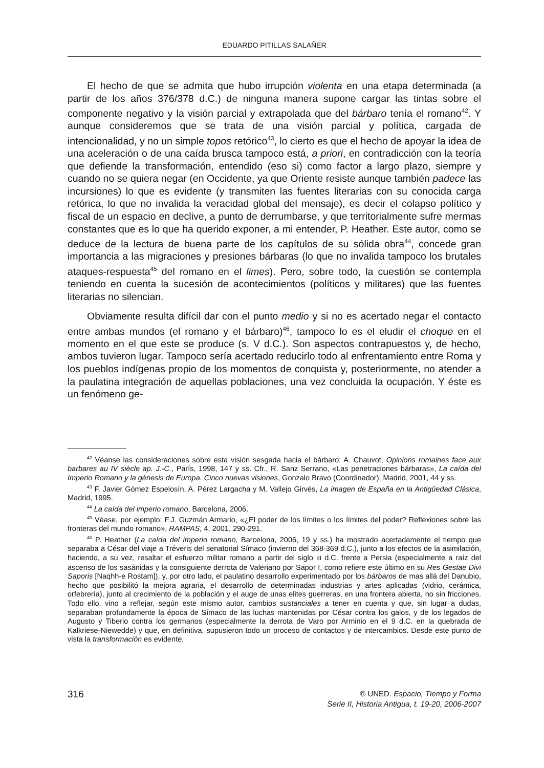EDUARDO PITILLAS SALAÑER
El hecho de que se admita que hubo irrupción violenta en una etapa determinada (a partir de los años 376/378 d.C.) de ninguna manera supone cargar las tintas sobre el componente negativo y la visión parcial y extrapolada que del bárbaro tenía el romano<sup>42</sup>. Y aunque consideremos que se trata de una visión parcial y política, cargada de intencionalidad, y no un simple topos retórico<sup>43</sup>, lo cierto es que el hecho de apoyar la idea de una aceleración o de una caída brusca tampoco está, a priori, en contradicción con la teoría que defiende la transformación, entendido (eso si) como factor a largo plazo, siempre y cuando no se quiera negar (en Occidente, ya que Oriente resiste aunque también padece las incursiones) lo que es evidente (y transmiten las fuentes literarias con su conocida carga retórica, lo que no invalida la veracidad global del mensaje), es decir el colapso político y fiscal de un espacio en declive, a punto de derrumbarse, y que territorialmente sufre mermas constantes que es lo que ha querido exponer, a mi entender, P. Heather. Este autor, como se deduce de la lectura de buena parte de los capítulos de su sólida obra<sup>44</sup>, concede gran importancia a las migraciones y presiones bárbaras (lo que no invalida tampoco los brutales ataques-respuesta<sup>45</sup> del romano en el limes). Pero, sobre todo, la cuestión se contempla teniendo en cuenta la sucesión de acontecimientos (políticos y militares) que las fuentes literarias no silencian.
Obviamente resulta difícil dar con el punto medio y si no es acertado negar el contacto entre ambas mundos (el romano y el bárbaro)<sup>46</sup>, tampoco lo es el eludir el choque en el momento en el que este se produce (s. V d.C.). Son aspectos contrapuestos y, de hecho, ambos tuvieron lugar. Tampoco sería acertado reducirlo todo al enfrentamiento entre Roma y los pueblos indígenas propio de los momentos de conquista y, posteriormente, no atender a la paulatina integración de aquellas poblaciones, una vez concluida la ocupación. Y éste es un fenómeno ge-
<sup>42</sup> Véanse las consideraciones sobre esta visión sesgada hacia el bárbaro: A. Chauvot, Opinions romaines face aux barbares au IV siècle ap. J.-C., París, 1998, 147 y ss. Cfr., R. Sanz Serrano, «Las penetraciones bárbaras», La caída del Imperio Romano y la génesis de Europa. Cinco nuevas visiones, Gonzalo Bravo (Coordinador), Madrid, 2001, 44 y ss.
<sup>43</sup> F. Javier Gómez Espelosín, A. Pérez Largacha y M. Vallejo Girvés, La imagen de España en la Antigüedad Clásica, Madrid, 1995.
<sup>44</sup> La caída del imperio romano, Barcelona, 2006.
<sup>45</sup> Véase, por ejemplo: F.J. Guzmán Armario, «¿El poder de los límites o los límites del poder? Reflexiones sobre las fronteras del mundo romano», RAMPAS, 4, 2001, 290-291.
<sup>46</sup> P. Heather (La caída del imperio romano, Barcelona, 2006, 19 y ss.) ha mostrado acertadamente el tiempo que separaba a César del viaje a Tréveris del senatorial Símaco (invierno del 368-369 d.C.), junto a los efectos de la asimilación, haciendo, a su vez, resaltar el esfuerzo militar romano a partir del siglo III d.C. frente a Persia (especialmente a raíz del ascenso de los sasánidas y la consiguiente derrota de Valeriano por Sapor I, como refiere este último en su Res Gestae Divi Saporis [Naqhh-e Rostam]), y, por otro lado, el paulatino desarrollo experimentado por los bárbaros de mas allá del Danubio, hecho que posibilitó la mejora agraria, el desarrollo de determinadas industrias y artes aplicadas (vidrio, cerámica, orfebrería), junto al crecimiento de la población y el auge de unas elites guerreras, en una frontera abierta, no sin fricciones. Todo ello, vino a reflejar, según este mismo autor, cambios sustanciales a tener en cuenta y que, sin lugar a dudas, separaban profundamente la época de Símaco de las luchas mantenidas por César contra los galos, y de los legados de Augusto y Tiberio contra los germanos (especialmente la derrota de Varo por Arminio en el 9 d.C. en la quebrada de Kalkriese-Niewedde) y que, en definitiva, supusieron todo un proceso de contactos y de intercambios. Desde este punto de vista la transformación es evidente.
316
© UNED. Espacio, Tiempo y Forma
Serie II, Historia Antigua, t. 19-20, 2006-2007